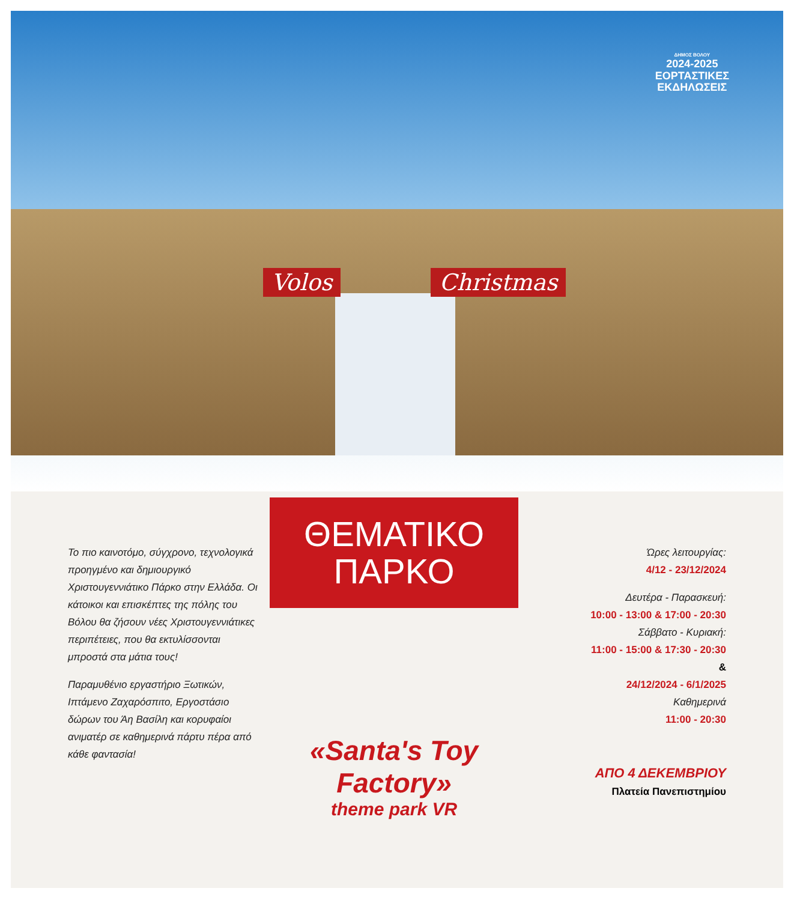ΔΗΜΟΣ ΒΟΛΟΥ
2024-2025
ΕΟΡΤΑΣΤΙΚΕΣ
ΕΚΔΗΛΩΣΕΙΣ
Volos Christmas
Το πιο καινοτόμο, σύγχρονο, τεχνολογικά προηγμένο και δημιουργικό Χριστουγεννιάτικο Πάρκο στην Ελλάδα. Οι κάτοικοι και επισκέπτες της πόλης του Βόλου θα ζήσουν νέες Χριστουγεννιάτικες περιπέτειες, που θα εκτυλίσσονται μπροστά στα μάτια τους!
Παραμυθένιο εργαστήριο Ξωτικών, Ιπτάμενο Ζαχαρόσπιτο, Εργοστάσιο δώρων του Άη Βασίλη και κορυφαίοι ανιματέρ σε καθημερινά πάρτυ πέρα από κάθε φαντασία!
ΘΕΜΑΤΙΚΟ
ΠΑΡΚΟ
«Santa's Toy Factory»
theme park VR
Ώρες λειτουργίας:
4/12 - 23/12/2024
Δευτέρα - Παρασκευή:
10:00 - 13:00 & 17:00 - 20:30
Σάββατο - Κυριακή:
11:00 - 15:00 & 17:30 - 20:30
&
24/12/2024 - 6/1/2025
Καθημερινά
11:00 - 20:30
ΑΠΟ 4 ΔΕΚΕΜΒΡΙΟΥ
Πλατεία Πανεπιστημίου